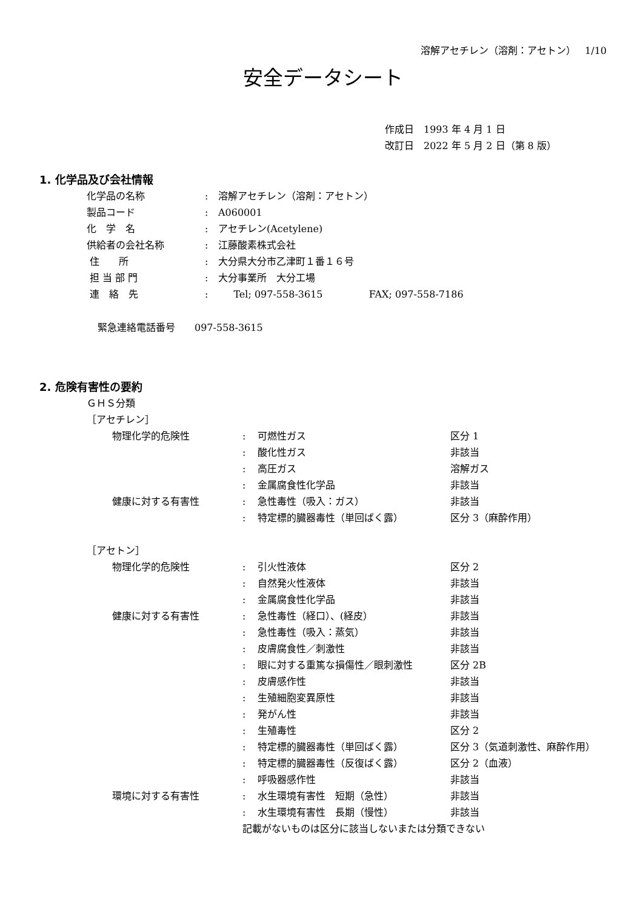溶解アセチレン（溶剤：アセトン） 1/10
安全データシート
作成日　1993 年 4 月 1 日
改訂日　2022 年 5 月 2 日（第 8 版）
1. 化学品及び会社情報
| 化学品の名称 | : | 溶解アセチレン（溶剤：アセトン） |
| 製品コード | : | A060001 |
| 化 学 名 | : | アセチレン(Acetylene) |
| 供給者の会社名称 | : | 江藤酸素株式会社 |
| 住 所 | : | 大分県大分市乙津町１番１６号 |
| 担 当 部 門 | : | 大分事業所 大分工場 |
| 連 絡 先 | : | Tel; 097-558-3615 FAX; 097-558-7186 |
緊急連絡電話番号　　097-558-3615
2. 危険有害性の要約
ＧＨＳ分類
［アセチレン］
| 物理化学的危険性 | : | 可燃性ガス | 区分 1 |
| | : | 酸化性ガス | 非該当 |
| | : | 高圧ガス | 溶解ガス |
| | : | 金属腐食性化学品 | 非該当 |
| 健康に対する有害性 | : | 急性毒性（吸入：ガス） | 非該当 |
| | : | 特定標的臓器毒性（単回ばく露） | 区分 3（麻酔作用） |
［アセトン］
| 物理化学的危険性 | : | 引火性液体 | 区分 2 |
| | : | 自然発火性液体 | 非該当 |
| | : | 金属腐食性化学品 | 非該当 |
| 健康に対する有害性 | : | 急性毒性（経口）、(経皮） | 非該当 |
| | : | 急性毒性（吸入：蒸気） | 非該当 |
| | : | 皮膚腐食性／刺激性 | 非該当 |
| | : | 眼に対する重篤な損傷性／眼刺激性 | 区分 2B |
| | : | 皮膚感作性 | 非該当 |
| | : | 生殖細胞変異原性 | 非該当 |
| | : | 発がん性 | 非該当 |
| | : | 生殖毒性 | 区分 2 |
| | : | 特定標的臓器毒性（単回ばく露） | 区分 3（気道刺激性、麻酔作用） |
| | : | 特定標的臓器毒性（反復ばく露） | 区分 2（血液） |
| | : | 呼吸器感作性 | 非該当 |
| 環境に対する有害性 | : | 水生環境有害性 短期（急性） | 非該当 |
| | : | 水生環境有害性 長期（慢性） | 非該当 |
記載がないものは区分に該当しないまたは分類できない